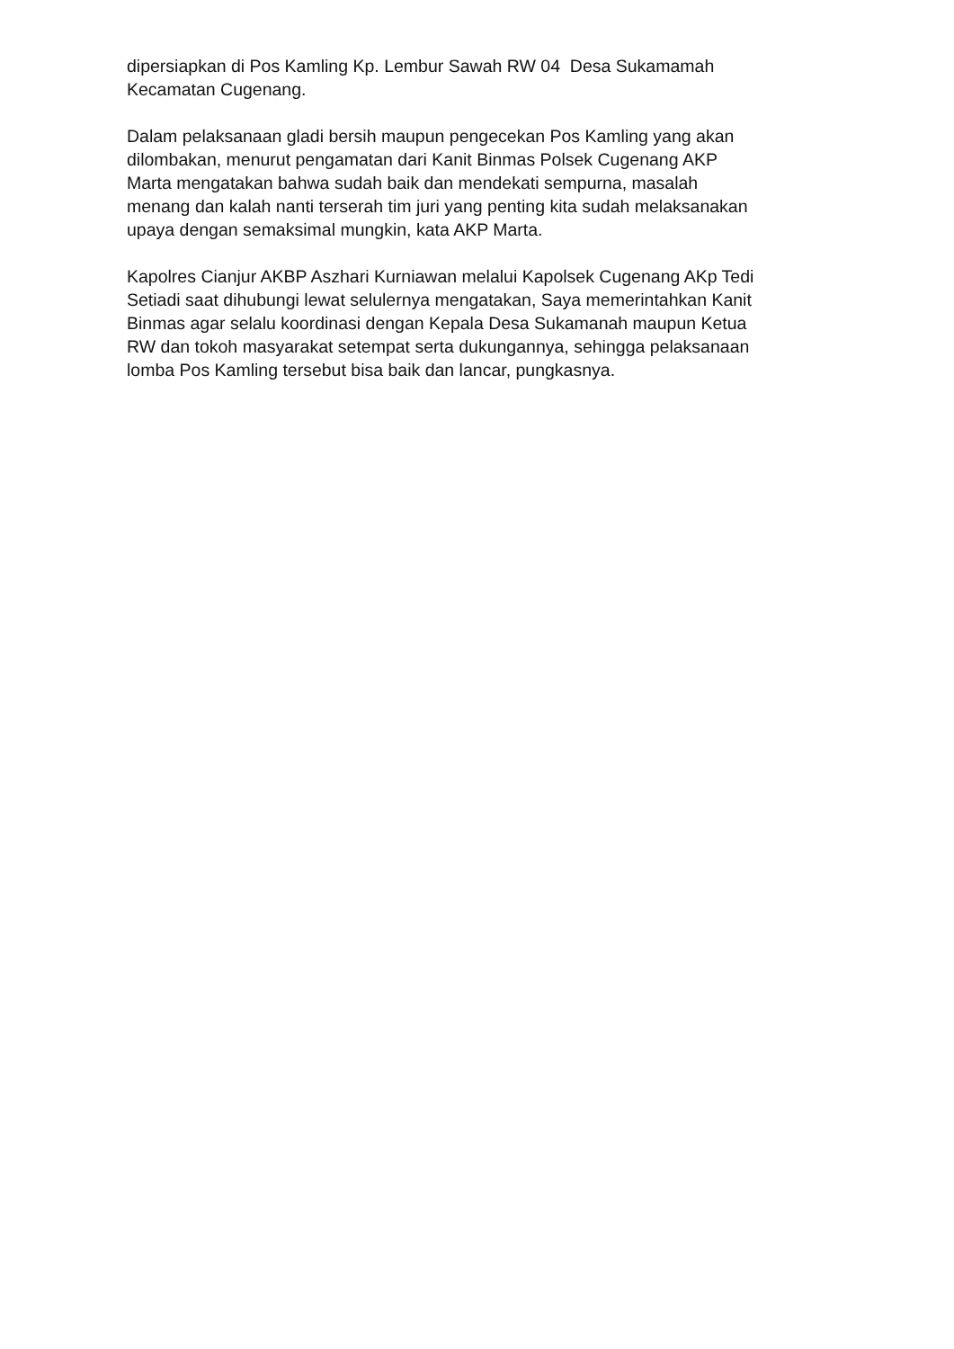dipersiapkan di Pos Kamling Kp. Lembur Sawah RW 04 Desa Sukamamah
Kecamatan Cugenang.
Dalam pelaksanaan gladi bersih maupun pengecekan Pos Kamling yang akan
dilombakan, menurut pengamatan dari Kanit Binmas Polsek Cugenang AKP
Marta mengatakan bahwa sudah baik dan mendekati sempurna, masalah
menang dan kalah nanti terserah tim juri yang penting kita sudah melaksanakan
upaya dengan semaksimal mungkin, kata AKP Marta.
Kapolres Cianjur AKBP Aszhari Kurniawan melalui Kapolsek Cugenang AKp Tedi
Setiadi saat dihubungi lewat selulernya mengatakan, Saya memerintahkan Kanit
Binmas agar selalu koordinasi dengan Kepala Desa Sukamanah maupun Ketua
RW dan tokoh masyarakat setempat serta dukungannya, sehingga pelaksanaan
lomba Pos Kamling tersebut bisa baik dan lancar, pungkasnya.